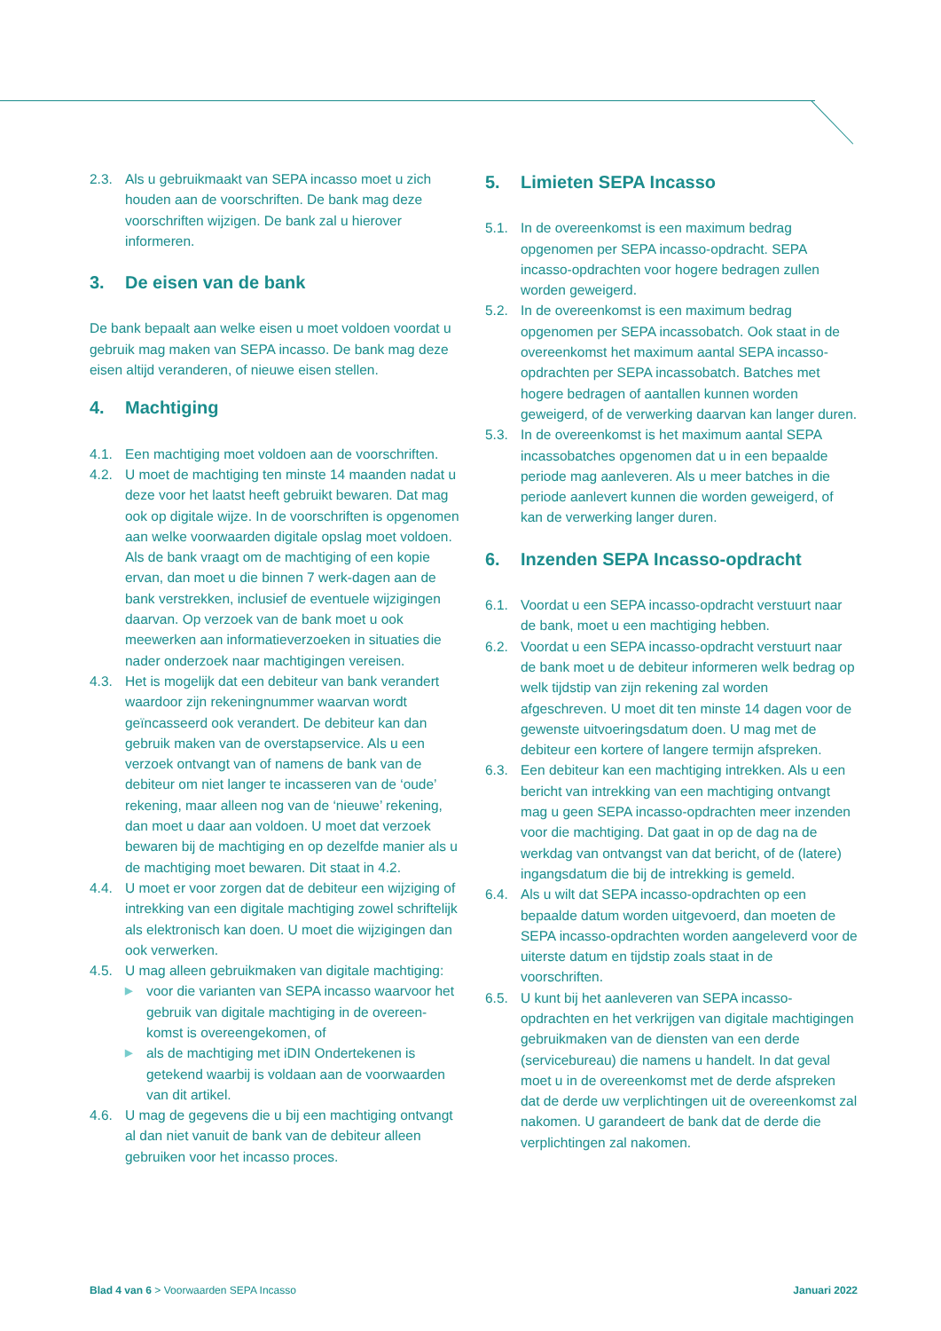2.3. Als u gebruikmaakt van SEPA incasso moet u zich houden aan de voorschriften. De bank mag deze voorschriften wijzigen. De bank zal u hierover informeren.
3. De eisen van de bank
De bank bepaalt aan welke eisen u moet voldoen voordat u gebruik mag maken van SEPA incasso. De bank mag deze eisen altijd veranderen, of nieuwe eisen stellen.
4. Machtiging
4.1. Een machtiging moet voldoen aan de voorschriften.
4.2. U moet de machtiging ten minste 14 maanden nadat u deze voor het laatst heeft gebruikt bewaren. Dat mag ook op digitale wijze. In de voorschriften is opgenomen aan welke voorwaarden digitale opslag moet voldoen. Als de bank vraagt om de machtiging of een kopie ervan, dan moet u die binnen 7 werk-dagen aan de bank verstrekken, inclusief de eventuele wijzigingen daarvan. Op verzoek van de bank moet u ook meewerken aan informatieverzoeken in situaties die nader onderzoek naar machtigingen vereisen.
4.3. Het is mogelijk dat een debiteur van bank verandert waardoor zijn rekeningnummer waarvan wordt geïncasseerd ook verandert. De debiteur kan dan gebruik maken van de overstapservice. Als u een verzoek ontvangt van of namens de bank van de debiteur om niet langer te incasseren van de ‘oude’ rekening, maar alleen nog van de ‘nieuwe’ rekening, dan moet u daar aan voldoen. U moet dat verzoek bewaren bij de machtiging en op dezelfde manier als u de machtiging moet bewaren. Dit staat in 4.2.
4.4. U moet er voor zorgen dat de debiteur een wijziging of intrekking van een digitale machtiging zowel schriftelijk als elektronisch kan doen. U moet die wijzigingen dan ook verwerken.
4.5. U mag alleen gebruikmaken van digitale machtiging:
▶ voor die varianten van SEPA incasso waarvoor het gebruik van digitale machtiging in de overeen-komst is overeengekomen, of
▶ als de machtiging met iDIN Ondertekenen is getekend waarbij is voldaan aan de voorwaarden van dit artikel.
4.6. U mag de gegevens die u bij een machtiging ontvangt al dan niet vanuit de bank van de debiteur alleen gebruiken voor het incasso proces.
5. Limieten SEPA Incasso
5.1. In de overeenkomst is een maximum bedrag opgenomen per SEPA incasso-opdracht. SEPA incasso-opdrachten voor hogere bedragen zullen worden geweigerd.
5.2. In de overeenkomst is een maximum bedrag opgenomen per SEPA incassobatch. Ook staat in de overeenkomst het maximum aantal SEPA incasso-opdrachten per SEPA incassobatch. Batches met hogere bedragen of aantallen kunnen worden geweigerd, of de verwerking daarvan kan langer duren.
5.3. In de overeenkomst is het maximum aantal SEPA incassobatches opgenomen dat u in een bepaalde periode mag aanleveren. Als u meer batches in die periode aanlevert kunnen die worden geweigerd, of kan de verwerking langer duren.
6. Inzenden SEPA Incasso-opdracht
6.1. Voordat u een SEPA incasso-opdracht verstuurt naar de bank, moet u een machtiging hebben.
6.2. Voordat u een SEPA incasso-opdracht verstuurt naar de bank moet u de debiteur informeren welk bedrag op welk tijdstip van zijn rekening zal worden afgeschreven. U moet dit ten minste 14 dagen voor de gewenste uitvoeringsdatum doen. U mag met de debiteur een kortere of langere termijn afspreken.
6.3. Een debiteur kan een machtiging intrekken. Als u een bericht van intrekking van een machtiging ontvangt mag u geen SEPA incasso-opdrachten meer inzenden voor die machtiging. Dat gaat in op de dag na de werkdag van ontvangst van dat bericht, of de (latere) ingangsdatum die bij de intrekking is gemeld.
6.4. Als u wilt dat SEPA incasso-opdrachten op een bepaalde datum worden uitgevoerd, dan moeten de SEPA incasso-opdrachten worden aangeleverd voor de uiterste datum en tijdstip zoals staat in de voorschriften.
6.5. U kunt bij het aanleveren van SEPA incasso-opdrachten en het verkrijgen van digitale machtigingen gebruikmaken van de diensten van een derde (servicebureau) die namens u handelt. In dat geval moet u in de overeenkomst met de derde afspreken dat de derde uw verplichtingen uit de overeenkomst zal nakomen. U garandeert de bank dat de derde die verplichtingen zal nakomen.
Blad 4 van 6 > Voorwaarden SEPA Incasso Januari 2022